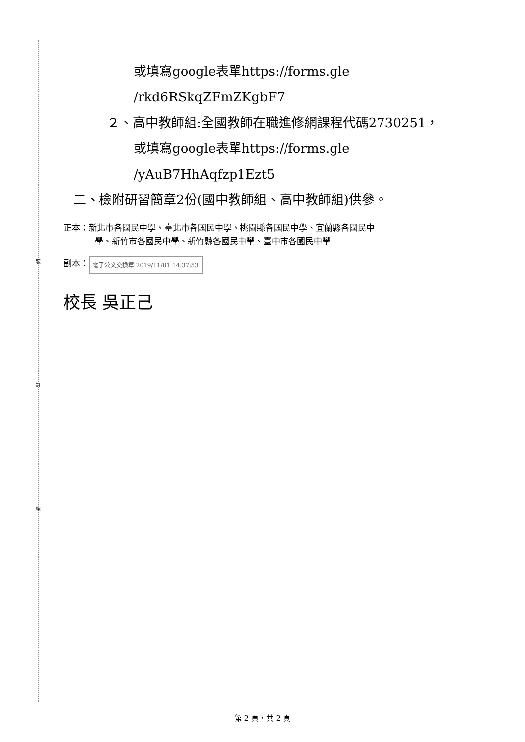裝
訂
線
或填寫google表單https://forms.gle
/rkd6RSkqZFmZKgbF7
２、高中教師組:全國教師在職進修網課程代碼2730251，
或填寫google表單https://forms.gle
/yAuB7HhAqfzp1Ezt5
二、檢附研習簡章2份(國中教師組、高中教師組)供參。
正本：新北市各國民中學、臺北市各國民中學、桃園縣各國民中學、宜蘭縣各國民中
學、新竹市各國民中學、新竹縣各國民中學、臺中市各國民中學
副本： 電子公文交換章 2019/11/01 14:37:53
校長 吳正己
第 2 頁，共 2 頁